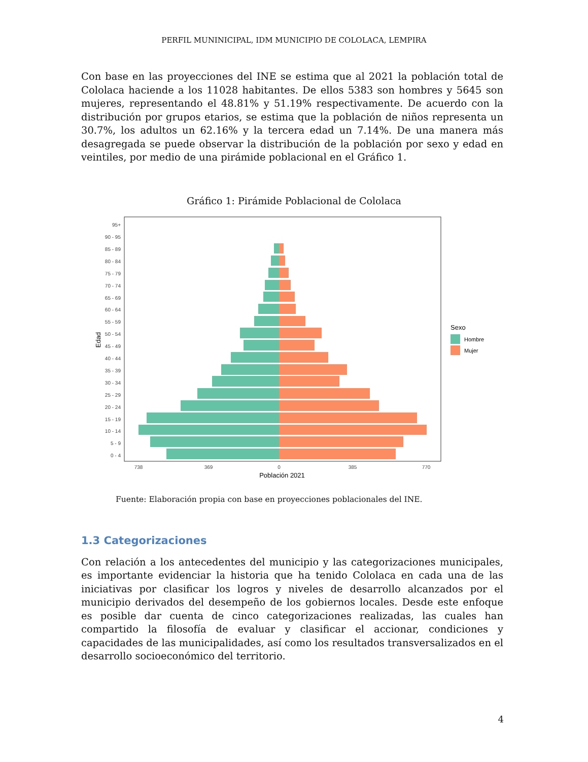PERFIL MUNINICIPAL, IDM MUNICIPIO DE COLOLACA, LEMPIRA
Con base en las proyecciones del INE se estima que al 2021 la población total de Cololaca haciende a los 11028 habitantes. De ellos 5383 son hombres y 5645 son mujeres, representando el 48.81% y 51.19% respectivamente. De acuerdo con la distribución por grupos etarios, se estima que la población de niños representa un 30.7%, los adultos un 62.16% y la tercera edad un 7.14%. De una manera más desagregada se puede observar la distribución de la población por sexo y edad en veintiles, por medio de una pirámide poblacional en el Gráfico 1.
Gráfico 1: Pirámide Poblacional de Cololaca
95+
90 - 95
85 - 89
80 - 84
75 - 79
70 - 74
65 - 69
60 - 64
55 - 59
50 - 54
45 - 49
40 - 44
35 - 39
30 - 34
25 - 29
20 - 24
15 - 19
10 - 14
5 - 9
0 - 4
738
369
0
385
770
Población 2021
Edad
Sexo
Hombre
Mujer
Fuente: Elaboración propia con base en proyecciones poblacionales del INE.
1.3 Categorizaciones
Con relación a los antecedentes del municipio y las categorizaciones municipales, es importante evidenciar la historia que ha tenido Cololaca en cada una de las iniciativas por clasificar los logros y niveles de desarrollo alcanzados por el municipio derivados del desempeño de los gobiernos locales. Desde este enfoque es posible dar cuenta de cinco categorizaciones realizadas, las cuales han compartido la filosofía de evaluar y clasificar el accionar, condiciones y capacidades de las municipalidades, así como los resultados transversalizados en el desarrollo socioeconómico del territorio.
4